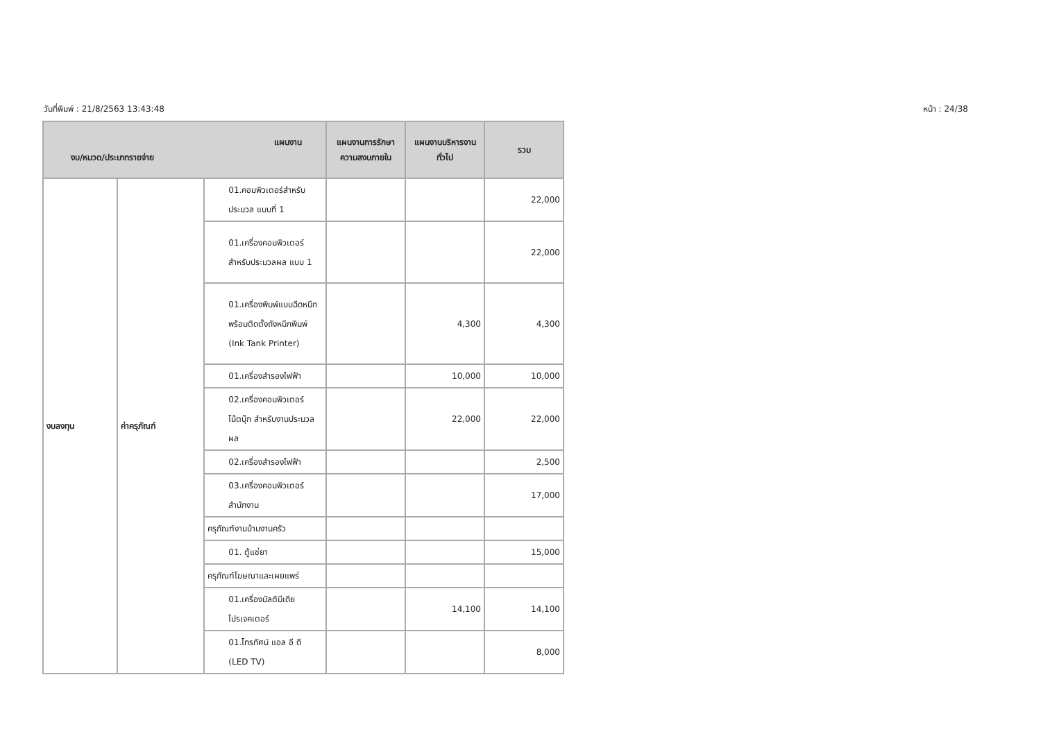วันที่พิมพ์ : 21/8/2563 13:43:48 หน้า : 24/38
| แผนงาน งบ/หมวด/ประเภทรายจ่าย | | | แผนงานการรักษาความสงบภายใน | แผนงานบริหารงานทั่วไป | รวม |
| --- | --- | --- | --- | --- | --- |
| งบลงทุน | ค่าครุภัณฑ์ | 01.คอมพิวเตอร์สำหรับประมวล แบบที่ 1 | | | 22,000 |
| | | 01.เครื่องคอมพิวเตอร์สำหรับประมวลผล แบบ 1 | | | 22,000 |
| | | 01.เครื่องพิมพ์แบบฉีดหมึกพร้อมติดตั้งถังหมึกพิมพ์ (Ink Tank Printer) | | 4,300 | 4,300 |
| | | 01.เครื่องสำรองไฟฟ้า | | 10,000 | 10,000 |
| | | 02.เครื่องคอมพิวเตอร์โน้ตบุ๊ก สำหรับงานประมวลผล | | 22,000 | 22,000 |
| | | 02.เครื่องสำรองไฟฟ้า | | | 2,500 |
| | | 03.เครื่องคอมพิวเตอร์สำนักงาน | | | 17,000 |
| | | ครุภัณฑ์งานบ้านงานครัว | | | |
| | | 01. ตู้แช่ยา | | | 15,000 |
| | | ครุภัณฑ์โฆษณาและเผยแพร่ | | | |
| | | 01.เครื่องมัลติมีเดียโปรเจคเตอร์ | | 14,100 | 14,100 |
| | | 01.โทรทัศน์ แอล อี ดี (LED TV) | | | 8,000 |